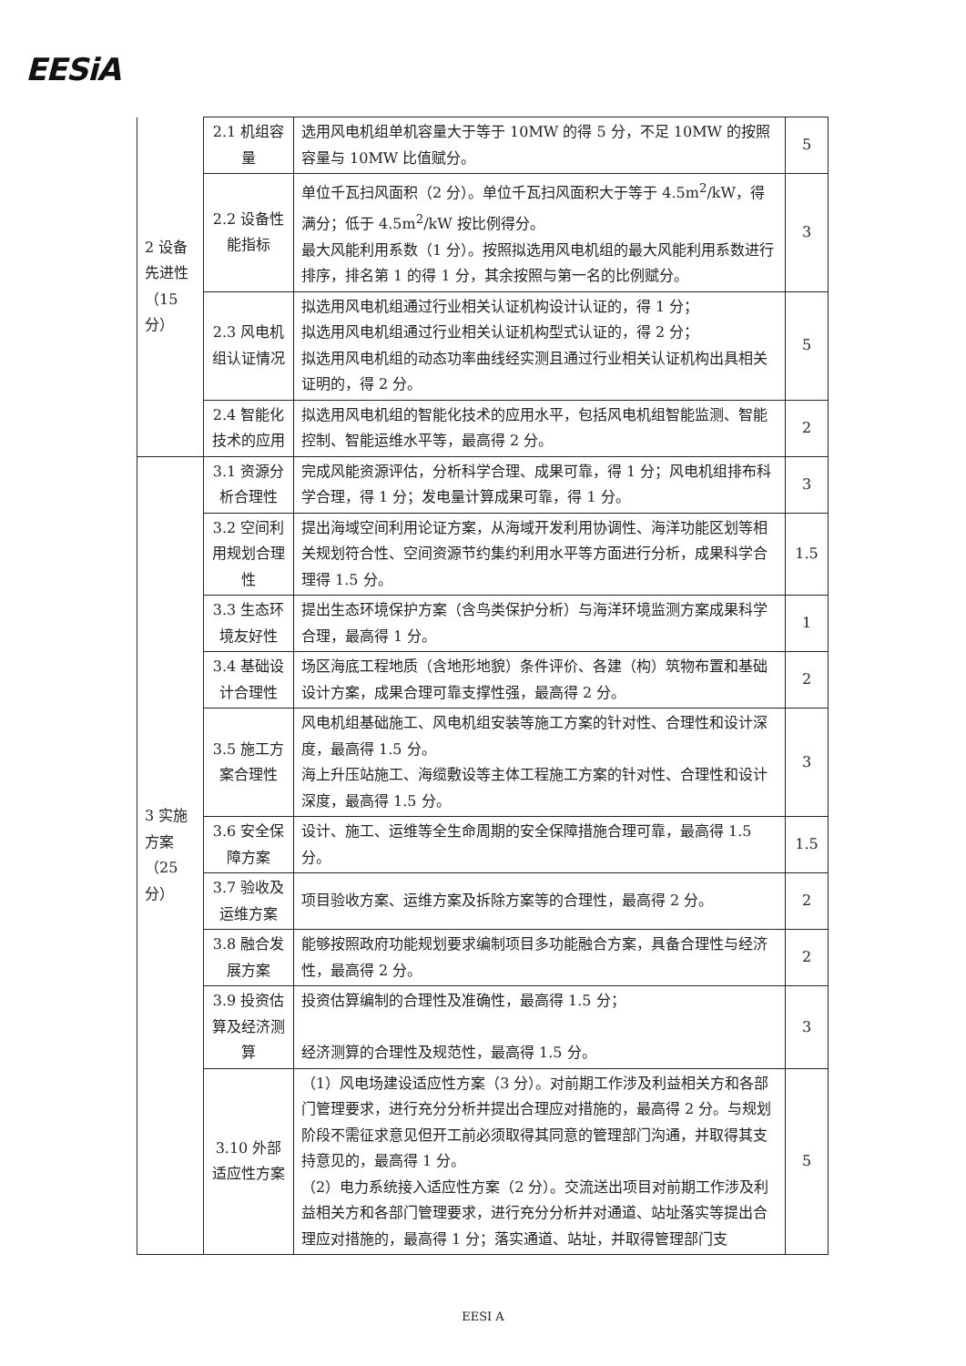EESiA
| 2 设备先进性（15分） | 2.1 机组容量 | 选用风电机组单机容量大于等于 10MW 的得 5 分，不足 10MW 的按照容量与 10MW 比值赋分。 | 5 |
| | 2.2 设备性能指标 | 单位千瓦扫风面积（2 分）。单位千瓦扫风面积大于等于 4.5m<sup>2</sup>/kW，得满分；低于 4.5m<sup>2</sup>/kW 按比例得分。 最大风能利用系数（1 分）。按照拟选用风电机组的最大风能利用系数进行排序，排名第 1 的得 1 分，其余按照与第一名的比例赋分。 | 3 |
| | 2.3 风电机组认证情况 | 拟选用风电机组通过行业相关认证机构设计认证的，得 1 分； 拟选用风电机组通过行业相关认证机构型式认证的，得 2 分； 拟选用风电机组的动态功率曲线经实测且通过行业相关认证机构出具相关证明的，得 2 分。 | 5 |
| | 2.4 智能化技术的应用 | 拟选用风电机组的智能化技术的应用水平，包括风电机组智能监测、智能控制、智能运维水平等，最高得 2 分。 | 2 |
| 3 实施方案（25分） | 3.1 资源分析合理性 | 完成风能资源评估，分析科学合理、成果可靠，得 1 分；风电机组排布科学合理，得 1 分；发电量计算成果可靠，得 1 分。 | 3 |
| | 3.2 空间利用规划合理性 | 提出海域空间利用论证方案，从海域开发利用协调性、海洋功能区划等相关规划符合性、空间资源节约集约利用水平等方面进行分析，成果科学合理得 1.5 分。 | 1.5 |
| | 3.3 生态环境友好性 | 提出生态环境保护方案（含鸟类保护分析）与海洋环境监测方案成果科学合理，最高得 1 分。 | 1 |
| | 3.4 基础设计合理性 | 场区海底工程地质（含地形地貌）条件评价、各建（构）筑物布置和基础设计方案，成果合理可靠支撑性强，最高得 2 分。 | 2 |
| | 3.5 施工方案合理性 | 风电机组基础施工、风电机组安装等施工方案的针对性、合理性和设计深度，最高得 1.5 分。 海上升压站施工、海缆敷设等主体工程施工方案的针对性、合理性和设计深度，最高得 1.5 分。 | 3 |
| | 3.6 安全保障方案 | 设计、施工、运维等全生命周期的安全保障措施合理可靠，最高得 1.5 分。 | 1.5 |
| | 3.7 验收及运维方案 | 项目验收方案、运维方案及拆除方案等的合理性，最高得 2 分。 | 2 |
| | 3.8 融合发展方案 | 能够按照政府功能规划要求编制项目多功能融合方案，具备合理性与经济性，最高得 2 分。 | 2 |
| | 3.9 投资估算及经济测算 | 投资估算编制的合理性及准确性，最高得 1.5 分； 经济测算的合理性及规范性，最高得 1.5 分。 | 3 |
| | 3.10 外部适应性方案 | （1）风电场建设适应性方案（3 分）。对前期工作涉及利益相关方和各部门管理要求，进行充分分析并提出合理应对措施的，最高得 2 分。与规划阶段不需征求意见但开工前必须取得其同意的管理部门沟通，并取得其支持意见的，最高得 1 分。 （2）电力系统接入适应性方案（2 分）。交流送出项目对前期工作涉及利益相关方和各部门管理要求，进行充分分析并对通道、站址落实等提出合理应对措施的，最高得 1 分；落实通道、站址，并取得管理部门支 | 5 |
EESI A